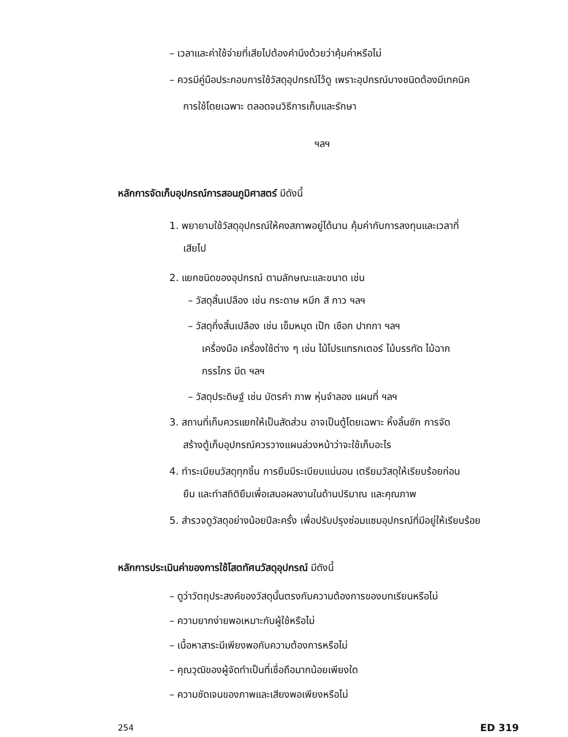– เวลาและค่าใช้จ่ายที่เสียไปต้องคำนึงด้วยว่าคุ้มค่าหรือไม่
– ควรมีคู่มือประกอบการใช้วัสดุอุปกรณ์ไว้ดู เพราะอุปกรณ์บางชนิดต้องมีเทคนิค
การใช้โดยเฉพาะ ตลอดจนวิธีการเก็บและรักษา
ฯลฯ
หลักการจัดเก็บอุปกรณ์การสอนภูมิศาสตร์ มีดังนี้
1. พยายามใช้วัสดุอุปกรณ์ให้คงสภาพอยู่ได้นาน คุ้มค่ากับการลงทุนและเวลาที่
เสียไป
2. แยกชนิดของอุปกรณ์ ตามลักษณะและขนาด เช่น
– วัสดุสิ้นเปลือง เช่น กระดาษ หมึก สี กาว ฯลฯ
– วัสดุกึ่งสิ้นเปลือง เช่น เข็มหมุด เป๊ก เชือก ปากกา ฯลฯ
เครื่องมือ เครื่องใช้ต่าง ๆ เช่น ไม้โปรแทรกเตอร์ ไม้บรรทัด ไม้ฉาก
กรรไกร มีด ฯลฯ
– วัสดุประดิษฐ์ เช่น บัตรคำ ภาพ หุ่นจำลอง แผนที่ ฯลฯ
3. สถานที่เก็บควรแยกให้เป็นสัดส่วน อาจเป็นตู้โดยเฉพาะ หิ้งลิ้นชัก การจัด
สร้างตู้เก็บอุปกรณ์ควรวางแผนล่วงหน้าว่าจะใช้เก็บอะไร
4. ทำระเบียนวัสดุทุกชิ้น การยืมมีระเบียบแน่นอน เตรียมวัสดุให้เรียบร้อยก่อน
ยืม และทำสถิติยืมเพื่อเสนอผลงานในด้านปริมาณ และคุณภาพ
5. สำรวจดูวัสดุอย่างน้อยปีละครั้ง เพื่อปรับปรุงซ่อมแซมอุปกรณ์ที่มีอยู่ให้เรียบร้อย
หลักการประเมินค่าของการใช้โสตทัศนวัสดุอุปกรณ์ มีดังนี้
– ดูว่าวัตถุประสงค์ของวัสดุนั้นตรงกับความต้องการของบทเรียนหรือไม่
– ความยากง่ายพอเหมาะกับผู้ใช้หรือไม่
– เนื้อหาสาระมีเพียงพอกับความต้องการหรือไม่
– คุณวุฒิของผู้จัดทำเป็นที่เชื่อถือมากน้อยเพียงใด
– ความชัดเจนของภาพและเสียงพอเพียงหรือไม่
254 ED 319